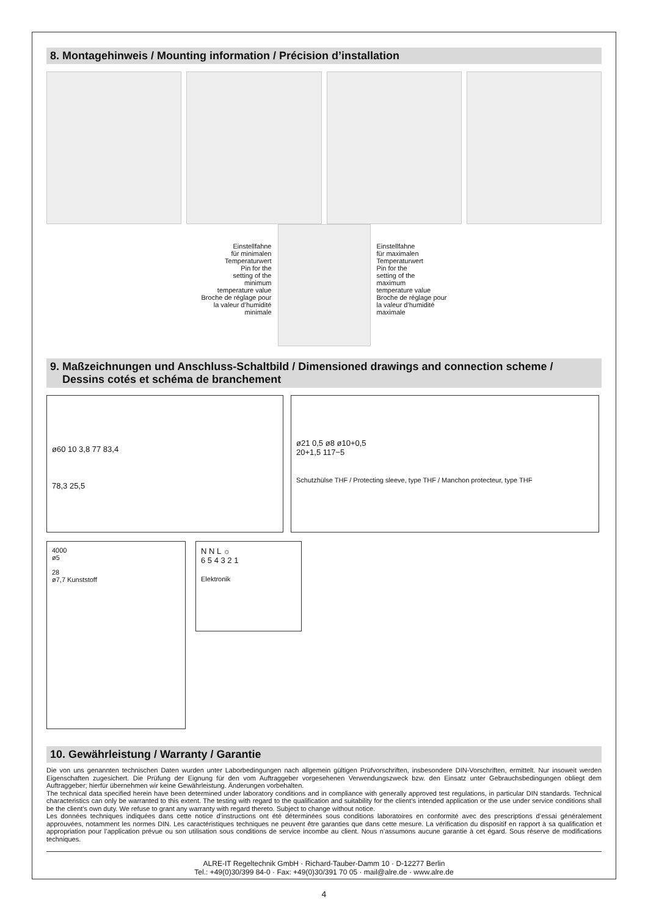8. Montagehinweis / Mounting information / Précision d’installation
Einstellfahne
für minimalen
Temperaturwert
Pin for the
setting of the
minimum
temperature value
Broche de réglage pour
la valeur d’humidité
minimale
Einstellfahne
für maximalen
Temperaturwert
Pin for the
setting of the
maximum
temperature value
Broche de réglage pour
la valeur d’humidité
maximale
9. Maßzeichnungen und Anschluss-Schaltbild / Dimensioned drawings and connection scheme /
Dessins cotés et schéma de branchement
ø60 10 3,8 77 83,4
78,3 25,5
ø21 0,5 ø8 ø10+0,5
20+1,5 117−5
Schutzhülse THF / Protecting sleeve, type THF / Manchon protecteur, type THF
4000
ø5
28
ø7,7 Kunststoff
N N L ☼
6 5 4 3 2 1
Elektronik
10. Gewährleistung / Warranty / Garantie
Die von uns genannten technischen Daten wurden unter Laborbedingungen nach allgemein gültigen Prüfvorschriften, insbesondere DIN-Vorschriften, ermittelt. Nur insoweit werden Eigenschaften zugesichert. Die Prüfung der Eignung für den vom Auftraggeber vorgesehenen Verwendungszweck bzw. den Einsatz unter Gebrauchsbedingungen obliegt dem Auftraggeber; hierfür übernehmen wir keine Gewährleistung. Änderungen vorbehalten.
The technical data specified herein have been determined under laboratory conditions and in compliance with generally approved test regulations, in particular DIN standards. Technical characteristics can only be warranted to this extent. The testing with regard to the qualification and suitability for the client’s intended application or the use under service conditions shall be the client’s own duty. We refuse to grant any warranty with regard thereto. Subject to change without notice.
Les données techniques indiquées dans cette notice d’instructions ont été déterminées sous conditions laboratoires en conformité avec des prescriptions d’essai généralement approuvées, notamment les normes DIN. Les caractéristiques techniques ne peuvent être garanties que dans cette mesure. La vérification du dispositif en rapport à sa qualification et appropriation pour l’application prévue ou son utilisation sous conditions de service incombe au client. Nous n’assumons aucune garantie à cet égard. Sous réserve de modifications techniques.
ALRE-IT Regeltechnik GmbH · Richard-Tauber-Damm 10 · D-12277 Berlin
Tel.: +49(0)30/399 84-0 · Fax: +49(0)30/391 70 05 · mail@alre.de · www.alre.de
4